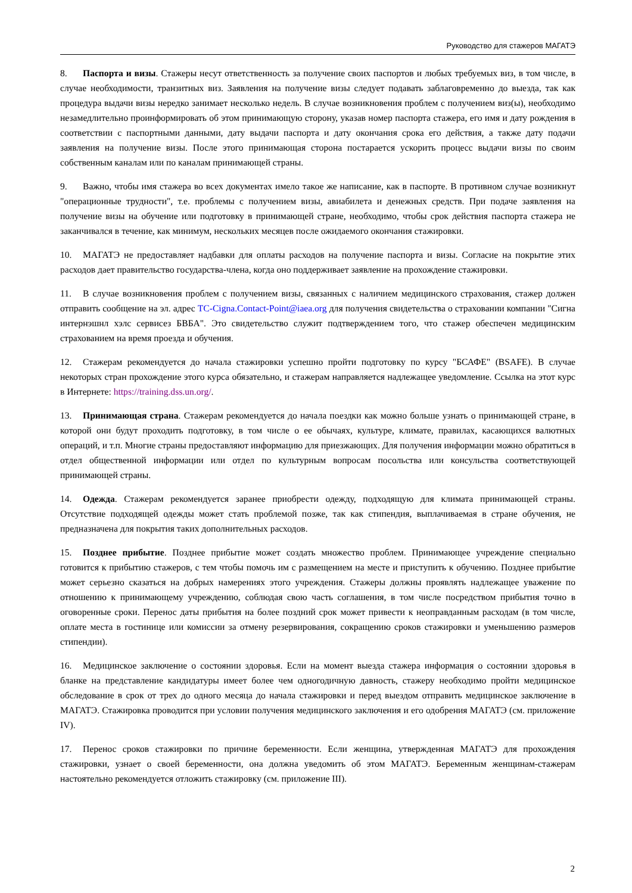Руководство для стажеров МАГАТЭ
8. Паспорта и визы. Стажеры несут ответственность за получение своих паспортов и любых требуемых виз, в том числе, в случае необходимости, транзитных виз. Заявления на получение визы следует подавать заблаговременно до выезда, так как процедура выдачи визы нередко занимает несколько недель. В случае возникновения проблем с получением виз(ы), необходимо незамедлительно проинформировать об этом принимающую сторону, указав номер паспорта стажера, его имя и дату рождения в соответствии с паспортными данными, дату выдачи паспорта и дату окончания срока его действия, а также дату подачи заявления на получение визы. После этого принимающая сторона постарается ускорить процесс выдачи визы по своим собственным каналам или по каналам принимающей страны.
9. Важно, чтобы имя стажера во всех документах имело такое же написание, как в паспорте. В противном случае возникнут "операционные трудности", т.е. проблемы с получением визы, авиабилета и денежных средств. При подаче заявления на получение визы на обучение или подготовку в принимающей стране, необходимо, чтобы срок действия паспорта стажера не заканчивался в течение, как минимум, нескольких месяцев после ожидаемого окончания стажировки.
10. МАГАТЭ не предоставляет надбавки для оплаты расходов на получение паспорта и визы. Согласие на покрытие этих расходов дает правительство государства-члена, когда оно поддерживает заявление на прохождение стажировки.
11. В случае возникновения проблем с получением визы, связанных с наличием медицинского страхования, стажер должен отправить сообщение на эл. адрес TC-Cigna.Contact-Point@iaea.org для получения свидетельства о страховании компании "Сигна интернэшнл хэлс сервисез БВБА". Это свидетельство служит подтверждением того, что стажер обеспечен медицинским страхованием на время проезда и обучения.
12. Стажерам рекомендуется до начала стажировки успешно пройти подготовку по курсу "БСАФЕ" (BSAFE). В случае некоторых стран прохождение этого курса обязательно, и стажерам направляется надлежащее уведомление. Ссылка на этот курс в Интернете: https://training.dss.un.org/.
13. Принимающая страна. Стажерам рекомендуется до начала поездки как можно больше узнать о принимающей стране, в которой они будут проходить подготовку, в том числе о ее обычаях, культуре, климате, правилах, касающихся валютных операций, и т.п. Многие страны предоставляют информацию для приезжающих. Для получения информации можно обратиться в отдел общественной информации или отдел по культурным вопросам посольства или консульства соответствующей принимающей страны.
14. Одежда. Стажерам рекомендуется заранее приобрести одежду, подходящую для климата принимающей страны. Отсутствие подходящей одежды может стать проблемой позже, так как стипендия, выплачиваемая в стране обучения, не предназначена для покрытия таких дополнительных расходов.
15. Позднее прибытие. Позднее прибытие может создать множество проблем. Принимающее учреждение специально готовится к прибытию стажеров, с тем чтобы помочь им с размещением на месте и приступить к обучению. Позднее прибытие может серьезно сказаться на добрых намерениях этого учреждения. Стажеры должны проявлять надлежащее уважение по отношению к принимающему учреждению, соблюдая свою часть соглашения, в том числе посредством прибытия точно в оговоренные сроки. Перенос даты прибытия на более поздний срок может привести к неоправданным расходам (в том числе, оплате места в гостинице или комиссии за отмену резервирования, сокращению сроков стажировки и уменьшению размеров стипендии).
16. Медицинское заключение о состоянии здоровья. Если на момент выезда стажера информация о состоянии здоровья в бланке на представление кандидатуры имеет более чем одногодичную давность, стажеру необходимо пройти медицинское обследование в срок от трех до одного месяца до начала стажировки и перед выездом отправить медицинское заключение в МАГАТЭ. Стажировка проводится при условии получения медицинского заключения и его одобрения МАГАТЭ (см. приложение IV).
17. Перенос сроков стажировки по причине беременности. Если женщина, утвержденная МАГАТЭ для прохождения стажировки, узнает о своей беременности, она должна уведомить об этом МАГАТЭ. Беременным женщинам-стажерам настоятельно рекомендуется отложить стажировку (см. приложение III).
2